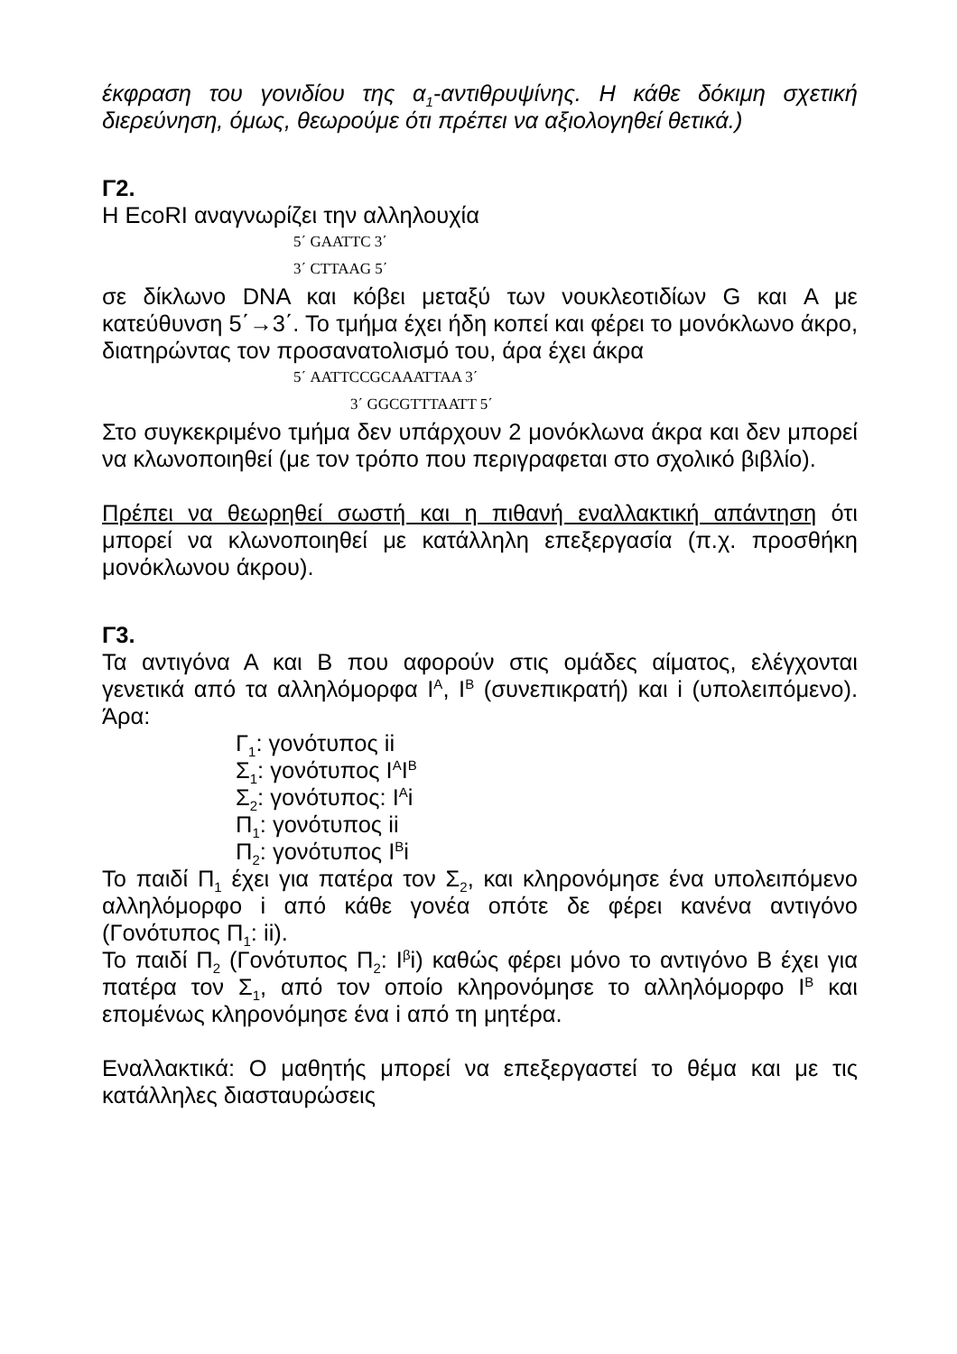έκφραση του γονιδίου της α<sub>1</sub>-αντιθρυψίνης. Η κάθε δόκιμη σχετική διερεύνηση, όμως, θεωρούμε ότι πρέπει να αξιολογηθεί θετικά.)
Γ2.
Η EcoRI αναγνωρίζει την αλληλουχία
5΄ GAATTC 3΄
3΄ CTTAAG 5΄
σε δίκλωνο DNA και κόβει μεταξύ των νουκλεοτιδίων G και A με κατεύθυνση 5΄→3΄. Το τμήμα έχει ήδη κοπεί και φέρει το μονόκλωνο άκρο, διατηρώντας τον προσανατολισμό του, άρα έχει άκρα
5΄ AATTCCGCAAATTAA 3΄
3΄ GGCGTTTAATT 5΄
Στο συγκεκριμένο τμήμα δεν υπάρχουν 2 μονόκλωνα άκρα και δεν μπορεί να κλωνοποιηθεί (με τον τρόπο που περιγραφεται στο σχολικό βιβλίο).
Πρέπει να θεωρηθεί σωστή και η πιθανή εναλλακτική απάντηση ότι μπορεί να κλωνοποιηθεί με κατάλληλη επεξεργασία (π.χ. προσθήκη μονόκλωνου άκρου).
Γ3.
Τα αντιγόνα Α και Β που αφορούν στις ομάδες αίματος, ελέγχονται γενετικά από τα αλληλόμορφα Ι<sup>Α</sup>, Ι<sup>Β</sup> (συνεπικρατή) και i (υπολειπόμενο). Άρα:
Γ<sub>1</sub>: γονότυπος ii
Σ<sub>1</sub>: γονότυπος Ι<sup>Α</sup>Ι<sup>Β</sup>
Σ<sub>2</sub>: γονότυπος: Ι<sup>Α</sup>i
Π<sub>1</sub>: γονότυπος ii
Π<sub>2</sub>: γονότυπος Ι<sup>Β</sup>i
Το παιδί Π<sub>1</sub> έχει για πατέρα τον Σ<sub>2</sub>, και κληρονόμησε ένα υπολειπόμενο αλληλόμορφο i από κάθε γονέα οπότε δε φέρει κανένα αντιγόνο (Γονότυπος Π<sub>1</sub>: ii).
Το παιδί Π<sub>2</sub> (Γονότυπος Π<sub>2</sub>: Ι<sup>β</sup>i) καθώς φέρει μόνο το αντιγόνο Β έχει για πατέρα τον Σ<sub>1</sub>, από τον οποίο κληρονόμησε το αλληλόμορφο Ι<sup>Β</sup> και επομένως κληρονόμησε ένα i από τη μητέρα.
Εναλλακτικά: Ο μαθητής μπορεί να επεξεργαστεί το θέμα και με τις κατάλληλες διασταυρώσεις